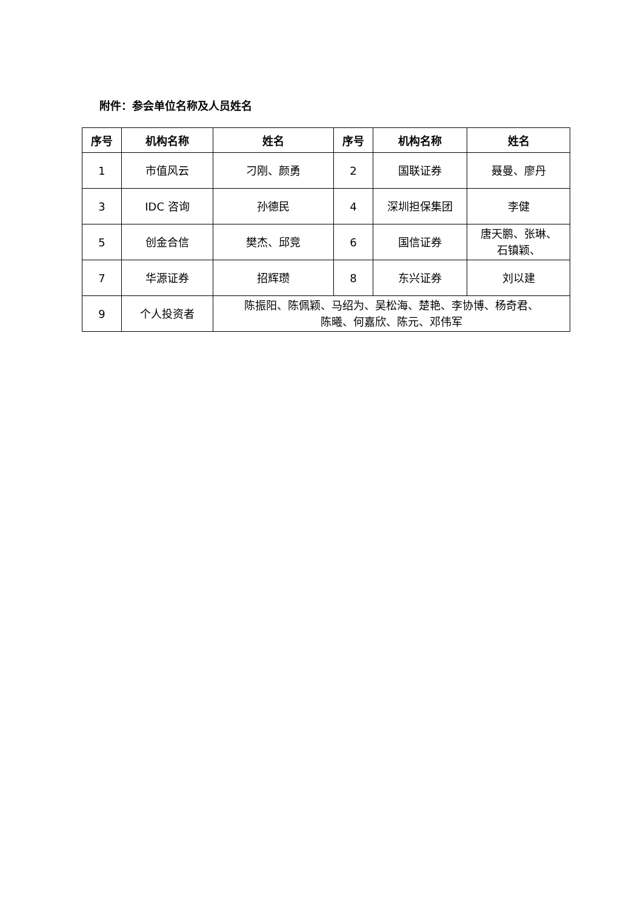附件：参会单位名称及人员姓名
| 序号 | 机构名称 | 姓名 | 序号 | 机构名称 | 姓名 |
| --- | --- | --- | --- | --- | --- |
| 1 | 市值风云 | 刁刚、颜勇 | 2 | 国联证券 | 聂曼、廖丹 |
| 3 | IDC 咨询 | 孙德民 | 4 | 深圳担保集团 | 李健 |
| 5 | 创金合信 | 樊杰、邱竞 | 6 | 国信证券 | 唐天鹏、张琳、 石镇颖、 |
| 7 | 华源证券 | 招辉瓒 | 8 | 东兴证券 | 刘以建 |
| 9 | 个人投资者 | 陈振阳、陈佩颖、马绍为、吴松海、楚艳、李协博、杨奇君、 陈曦、何嘉欣、陈元、邓伟军 | | | |